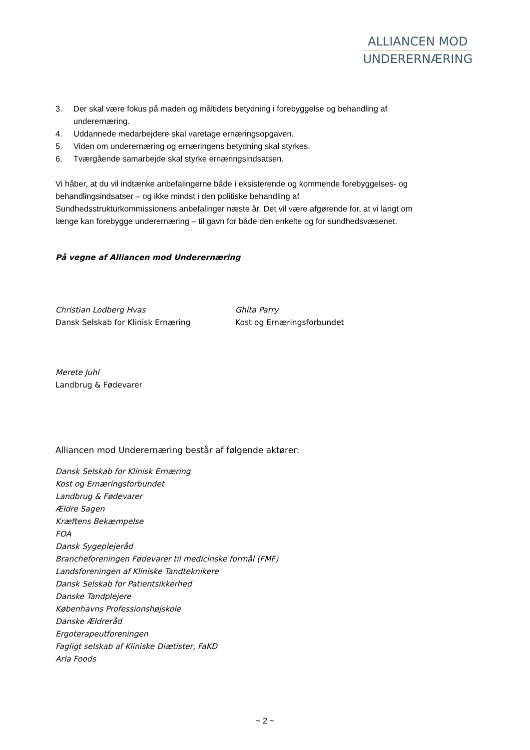ALLIANCEN MOD
UNDERERNÆRING
3. Der skal være fokus på maden og måltidets betydning i forebyggelse og behandling af underernæring.
4. Uddannede medarbejdere skal varetage ernæringsopgaven.
5. Viden om underernæring og ernæringens betydning skal styrkes.
6. Tværgående samarbejde skal styrke ernæringsindsatsen.
Vi håber, at du vil indtænke anbefalingerne både i eksisterende og kommende forebyggelses- og behandlingsindsatser – og ikke mindst i den politiske behandling af Sundhedsstrukturkommissionens anbefalinger næste år. Det vil være afgørende for, at vi langt om længe kan forebygge underernæring – til gavn for både den enkelte og for sundhedsvæsenet.
På vegne af Alliancen mod Underernæring
Christian Lodberg Hvas
Dansk Selskab for Klinisk Ernæring
Ghita Parry
Kost og Ernæringsforbundet
Merete Juhl
Landbrug & Fødevarer
Alliancen mod Underernæring består af følgende aktører:
Dansk Selskab for Klinisk Ernæring
Kost og Ernæringsforbundet
Landbrug & Fødevarer
Ældre Sagen
Kræftens Bekæmpelse
FOA
Dansk Sygeplejeråd
Brancheforeningen Fødevarer til medicinske formål (FMF)
Landsforeningen af Kliniske Tandteknikere
Dansk Selskab for Patientsikkerhed
Danske Tandplejere
Københavns Professionshøjskole
Danske Ældreråd
Ergoterapeutforeningen
Fagligt selskab af Kliniske Diætister, FaKD
Arla Foods
~ 2 ~